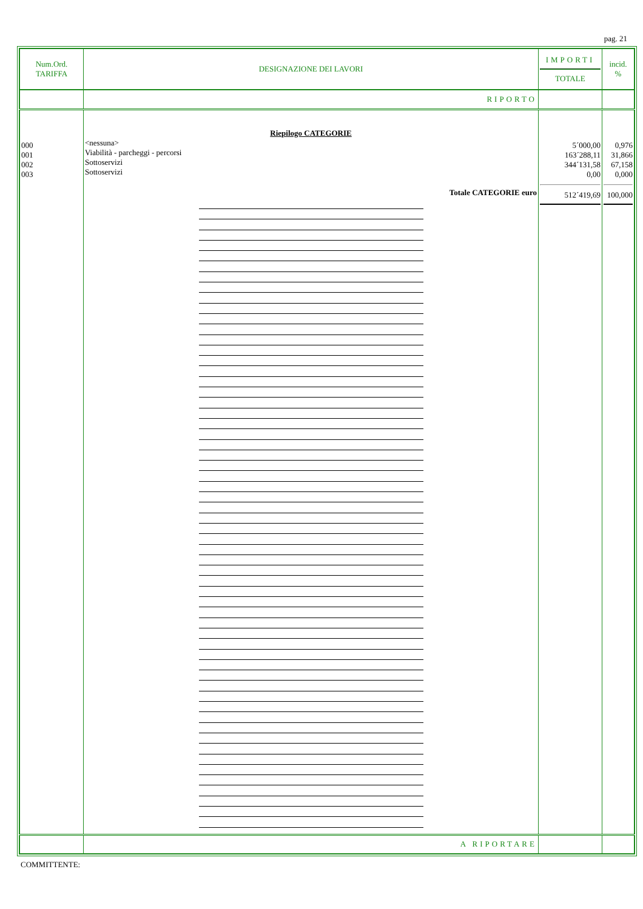pag. 21
| Num.Ord. TARIFFA | DESIGNAZIONE DEI LAVORI | IMPORTI TOTALE | incid. % |
| --- | --- | --- | --- |
| | RIPORTO | | |
| 000 001 002 003 | Riepilogo CATEGORIE <nessuna> Viabilità - parcheggi - percorsi Sottoservizi Sottoservizi Totale CATEGORIE euro | 5´000,00 163´288,11 344´131,58 0,00 512´419,69 | 0,976 31,866 67,158 0,000 100,000 |
| | A RIPORTARE | | |
COMMITTENTE: